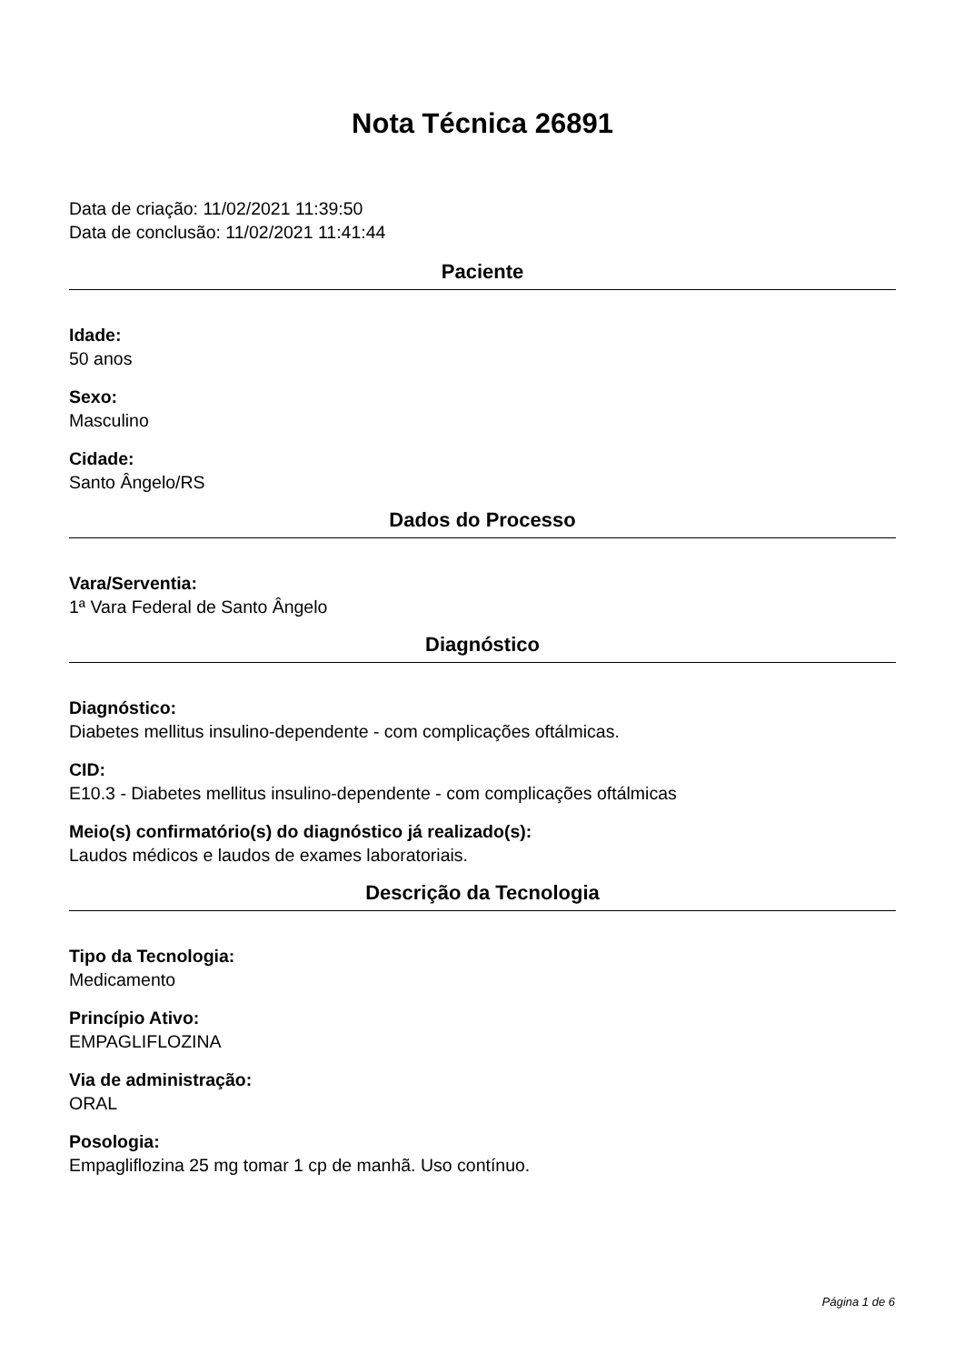Nota Técnica 26891
Data de criação: 11/02/2021 11:39:50
Data de conclusão: 11/02/2021 11:41:44
Paciente
Idade:
50 anos
Sexo:
Masculino
Cidade:
Santo Ângelo/RS
Dados do Processo
Vara/Serventia:
1ª Vara Federal de Santo Ângelo
Diagnóstico
Diagnóstico:
Diabetes mellitus insulino-dependente - com complicações oftálmicas.
CID:
E10.3 - Diabetes mellitus insulino-dependente - com complicações oftálmicas
Meio(s) confirmatório(s) do diagnóstico já realizado(s):
Laudos médicos e laudos de exames laboratoriais.
Descrição da Tecnologia
Tipo da Tecnologia:
Medicamento
Princípio Ativo:
EMPAGLIFLOZINA
Via de administração:
ORAL
Posologia:
Empagliflozina 25 mg tomar 1 cp de manhã. Uso contínuo.
Página 1 de 6